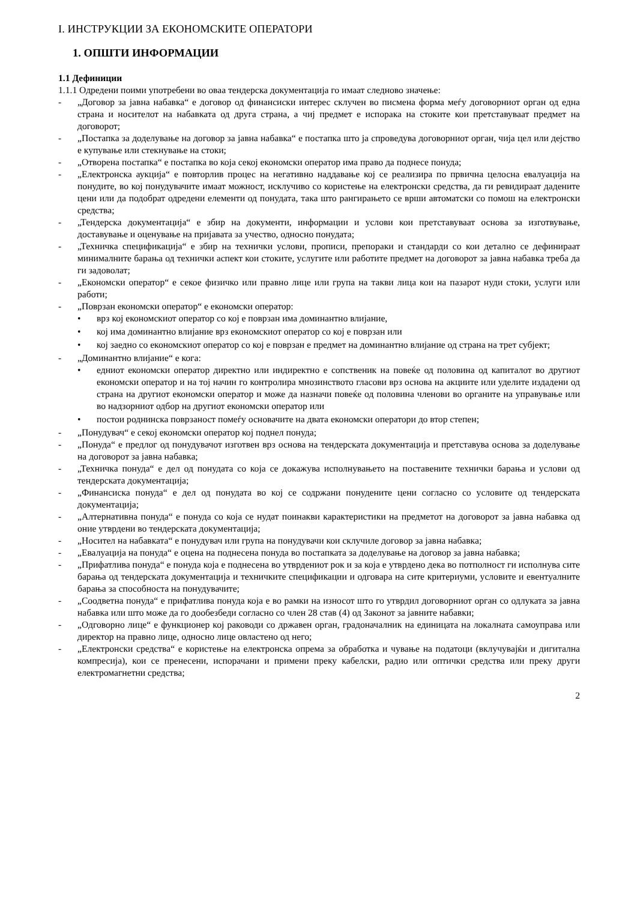I. ИНСТРУКЦИИ ЗА ЕКОНОМСКИТЕ ОПЕРАТОРИ
1. ОПШТИ ИНФОРМАЦИИ
1.1 Дефиниции
1.1.1 Одредени поими употребени во оваа тендерска документација го имаат следново значење:
- „Договор за јавна набавка“ е договор од финансиски интерес склучен во писмена форма меѓу договорниот орган од една страна и носителот на набавката од друга страна, а чиј предмет е испорака на стоките кои претставуваат предмет на договорот;
- „Постапка за доделување на договор за јавна набавка“ е постапка што ја спроведува договорниот орган, чија цел или дејство е купување или стекнување на стоки;
- „Отворена постапка“ е постапка во која секој економски оператор има право да поднесе понуда;
- „Електронска аукција“ е повторлив процес на негативно наддавање кој се реализира по првична целосна евалуација на понудите, во кој понудувачите имаат можност, исклучиво со користење на електронски средства, да ги ревидираат дадените цени или да подобрат одредени елементи од понудата, така што рангирањето се врши автоматски со помош на електронски средства;
- „Тендерска документација“ е збир на документи, информации и услови кои претставуваат основа за изготвување, доставување и оценување на пријавата за учество, односно понудата;
- „Техничка спецификација“ е збир на технички услови, прописи, препораки и стандарди со кои детално се дефинираат минималните барања од технички аспект кои стоките, услугите или работите предмет на договорот за јавна набавка треба да ги задоволат;
- „Економски оператор“ е секое физичко или правно лице или група на такви лица кои на пазарот нуди стоки, услуги или работи;
- „Поврзан економски оператор“ е економски оператор:
• врз кој економскиот оператор со кој е поврзан има доминантно влијание,
• кој има доминантно влијание врз економскиот оператор со кој е поврзан или
• кој заедно со економскиот оператор со кој е поврзан е предмет на доминантно влијание од страна на трет субјект;
- „Доминантно влијание“ е кога:
• едниот економски оператор директно или индиректно е сопственик на повеќе од половина од капиталот во другиот економски оператор и на тој начин го контролира мнозинството гласови врз основа на акциите или уделите издадени од страна на другиот економски оператор и може да назначи повеќе од половина членови во органите на управување или во надзорниот одбор на другиот економски оператор или
• постои роднинска поврзаност помеѓу основачите на двата економски оператори до втор степен;
- „Понудувач“ е секој економски оператор кој поднел понуда;
- „Понуда“ е предлог од понудувачот изготвен врз основа на тендерската документација и претставува основа за доделување на договорот за јавна набавка;
- „Техничка понуда“ е дел од понудата со која се докажува исполнувањето на поставените технички барања и услови од тендерската документација;
- „Финансиска понуда“ е дел од понудата во кој се содржани понудените цени согласно со условите од тендерската документација;
- „Алтернативна понуда“ е понуда со која се нудат поинакви карактеристики на предметот на договорот за јавна набавка од оние утврдени во тендерската документација;
- „Носител на набавката“ е понудувач или група на понудувачи кои склучиле договор за јавна набавка;
- „Евалуација на понуда“ е оцена на поднесена понуда во постапката за доделување на договор за јавна набавка;
- „Прифатлива понуда“ е понуда која е поднесена во утврдениот рок и за која е утврдено дека во потполност ги исполнува сите барања од тендерската документација и техничките спецификации и одговара на сите критериуми, условите и евентуалните барања за способноста на понудувачите;
- „Соодветна понуда“ е прифатлива понуда која е во рамки на износот што го утврдил договорниот орган со одлуката за јавна набавка или што може да го дообезбеди согласно со член 28 став (4) од Законот за јавните набавки;
- „Одговорно лице“ е функционер кој раководи со државен орган, градоначалник на единицата на локалната самоуправа или директор на правно лице, односно лице овластено од него;
- „Електронски средства“ е користење на електронска опрема за обработка и чување на податоци (вклучувајќи и дигитална компресија), кои се пренесени, испорачани и примени преку кабелски, радио или оптички средства или преку други електромагнетни средства;
2